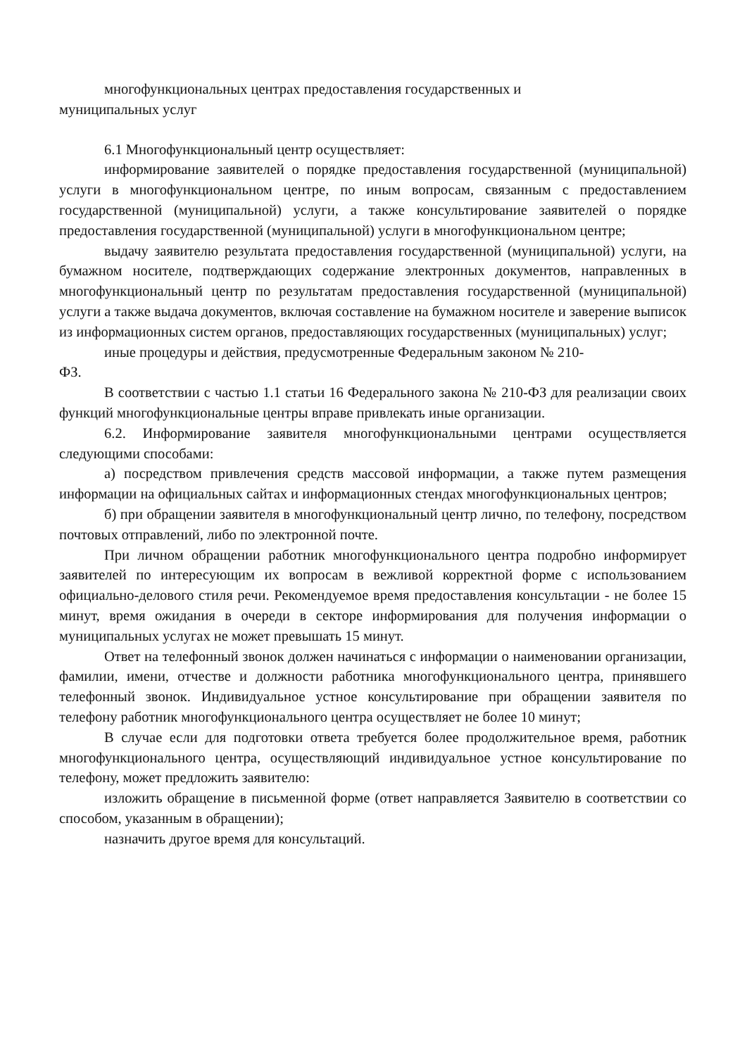многофункциональных центрах предоставления государственных и
муниципальных услуг
6.1 Многофункциональный центр осуществляет:
информирование заявителей о порядке предоставления государственной (муниципальной) услуги в многофункциональном центре, по иным вопросам, связанным с предоставлением государственной (муниципальной) услуги, а также консультирование заявителей о порядке предоставления государственной (муниципальной) услуги в многофункциональном центре;
выдачу заявителю результата предоставления государственной (муниципальной) услуги, на бумажном носителе, подтверждающих содержание электронных документов, направленных в многофункциональный центр по результатам предоставления государственной (муниципальной) услуги а также выдача документов, включая составление на бумажном носителе и заверение выписок из информационных систем органов, предоставляющих государственных (муниципальных) услуг;
иные процедуры и действия, предусмотренные Федеральным законом № 210-
ФЗ.
В соответствии с частью 1.1 статьи 16 Федерального закона № 210-ФЗ для реализации своих функций многофункциональные центры вправе привлекать иные организации.
6.2. Информирование заявителя многофункциональными центрами осуществляется следующими способами:
а) посредством привлечения средств массовой информации, а также путем размещения информации на официальных сайтах и информационных стендах многофункциональных центров;
б) при обращении заявителя в многофункциональный центр лично, по телефону, посредством почтовых отправлений, либо по электронной почте.
При личном обращении работник многофункционального центра подробно информирует заявителей по интересующим их вопросам в вежливой корректной форме с использованием официально-делового стиля речи. Рекомендуемое время предоставления консультации - не более 15 минут, время ожидания в очереди в секторе информирования для получения информации о муниципальных услугах не может превышать 15 минут.
Ответ на телефонный звонок должен начинаться с информации о наименовании организации, фамилии, имени, отчестве и должности работника многофункционального центра, принявшего телефонный звонок. Индивидуальное устное консультирование при обращении заявителя по телефону работник многофункционального центра осуществляет не более 10 минут;
В случае если для подготовки ответа требуется более продолжительное время, работник многофункционального центра, осуществляющий индивидуальное устное консультирование по телефону, может предложить заявителю:
изложить обращение в письменной форме (ответ направляется Заявителю в соответствии со способом, указанным в обращении);
назначить другое время для консультаций.